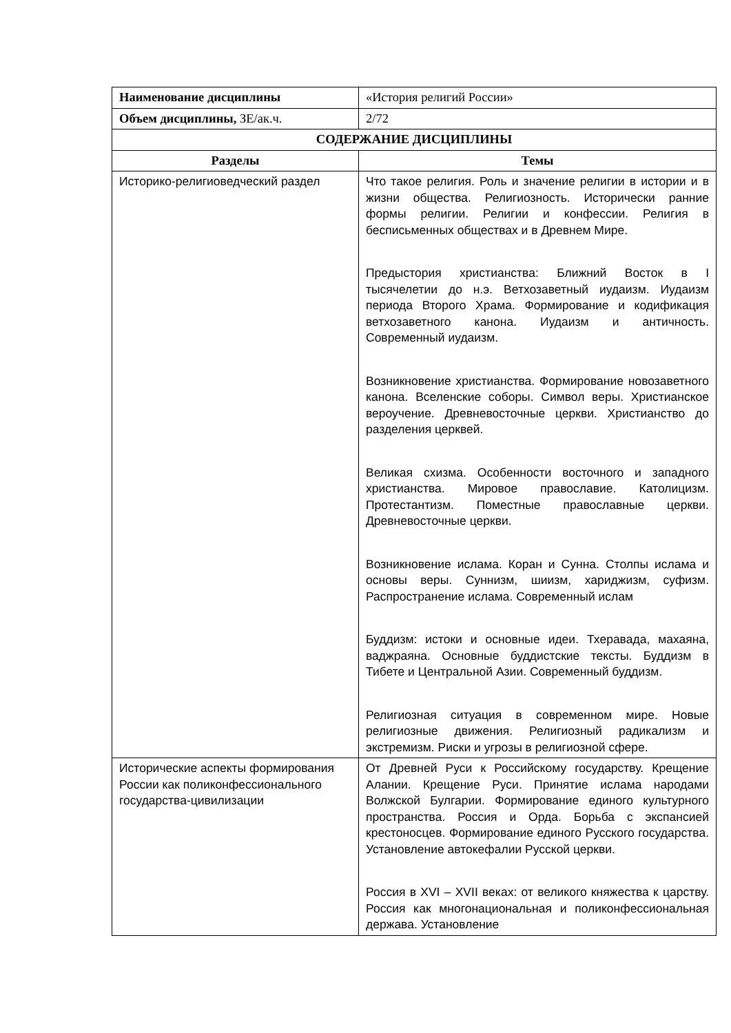| Наименование дисциплины | «История религий России» |
| Объем дисциплины, ЗЕ/ак.ч. | 2/72 |
| СОДЕРЖАНИЕ ДИСЦИПЛИНЫ | |
| Разделы | Темы |
| Историко-религиоведческий раздел | Что такое религия. Роль и значение религии в истории и в жизни общества. Религиозность. Исторически ранние формы религии. Религии и конфессии. Религия в бесписьменных обществах и в Древнем Мире. Предыстория христианства: Ближний Восток в I тысячелетии до н.э. Ветхозаветный иудаизм. Иудаизм периода Второго Храма. Формирование и кодификация ветхозаветного канона. Иудаизм и античность. Современный иудаизм. Возникновение христианства. Формирование новозаветного канона. Вселенские соборы. Символ веры. Христианское вероучение. Древневосточные церкви. Христианство до разделения церквей. Великая схизма. Особенности восточного и западного христианства. Мировое православие. Католицизм. Протестантизм. Поместные православные церкви. Древневосточные церкви. Возникновение ислама. Коран и Сунна. Столпы ислама и основы веры. Суннизм, шиизм, хариджизм, суфизм. Распространение ислама. Современный ислам Буддизм: истоки и основные идеи. Тхеравада, махаяна, ваджраяна. Основные буддистские тексты. Буддизм в Тибете и Центральной Азии. Современный буддизм. Религиозная ситуация в современном мире. Новые религиозные движения. Религиозный радикализм и экстремизм. Риски и угрозы в религиозной сфере. |
| Исторические аспекты формирования России как поликонфессионального государства-цивилизации | От Древней Руси к Российскому государству. Крещение Алании. Крещение Руси. Принятие ислама народами Волжской Булгарии. Формирование единого культурного пространства. Россия и Орда. Борьба с экспансией крестоносцев. Формирование единого Русского государства. Установление автокефалии Русской церкви. Россия в XVI – XVII веках: от великого княжества к царству. Россия как многонациональная и поликонфессиональная держава. Установление |